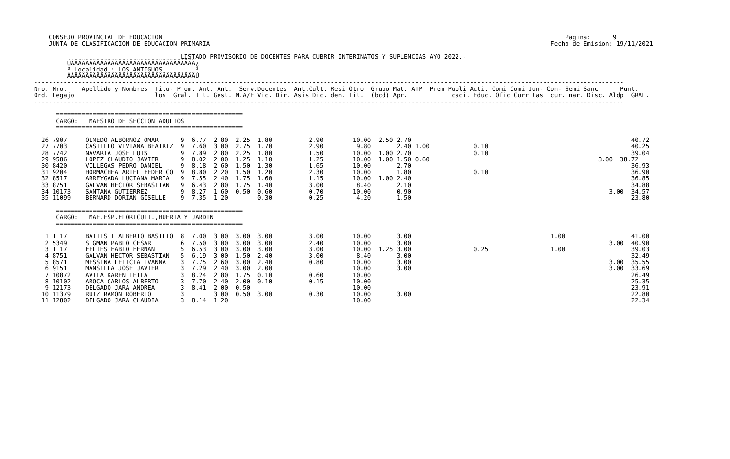CONSEJO PROVINCIAL DE EDUCACION                                                                                                              Pagina:      9
    JUNTA DE CLASIFICACION DE EDUCACION PRIMARIA                                                                                             Fecha de Emision: 19/11/2021

                                        LISTADO PROVISORIO DE DOCENTES PARA CUBRIR INTERINATOS Y SUPLENCIAS A¥O 2022.-
         ÚÄÄÄÄÄÄÄÄÄÄÄÄÄÄÄÄÄÄÄÄÄÄÄÄÄÄÄÄÄÄÄÄÄÄ¿
         ³ Localidad : LOS ANTIGUOS         ³
         ÀÄÄÄÄÄÄÄÄÄÄÄÄÄÄÄÄÄÄÄÄÄÄÄÄÄÄÄÄÄÄÄÄÄÄÙ
-----------------------------------------------------------------------------------------------------------------------------------------------------------------
Nro. Nro.    Apellido y Nombres  Titu- Prom. Ant. Ant.  Serv.Docentes  Ant.Cult. Resi Otro  Grupo Mat. ATP  Prem Publi Acti. Comi Comi Jun- Con- Semi Sanc      Punt.
Ord. Legajo                      los  Gral. Tit. Gest. M.A/E Vic. Dir. Asis Dic. den. Tit.  (bcd) Apr.            caci. Educ. Ofic Curr tas  cur. nar. Disc. Aldp  GRAL.
-----------------------------------------------------------------------------------------------------------------------------------------------------------------

      ===================================================
      CARGO:   MAESTRO DE SECCION ADULTOS
      ===================================================

  26 7907     OLMEDO ALBORNOZ OMAR      9  6.77  2.80  2.25  1.80          2.90        10.00  2.50 2.70                                                            40.72
  27 7703     CASTILLO VIVIANA BEATRIZ  9  7.60  3.00  2.75  1.70          2.90         9.80       2.40 1.00            0.10                                       40.25
  28 7742     NAVARTA JOSE LUIS         9  7.89  2.80  2.25  1.80          1.50        10.00  1.00 2.70                 0.10                                       39.04
  29 9586     LOPEZ CLAUDIO JAVIER      9  8.02  2.00  1.25  1.10          1.25        10.00  1.00 1.50 0.60                                              3.00  38.72
  30 8420     VILLEGAS PEDRO DANIEL     9  8.18  2.60  1.50  1.30          1.65        10.00       2.70                                                            36.93
  31 9204     HORMACHEA ARIEL FEDERICO  9  8.80  2.20  1.50  1.20          2.30        10.00       1.80                 0.10                                       36.90
  32 8517     ARREYGADA LUCIANA MARIA   9  7.55  2.40  1.75  1.60          1.15        10.00  1.00 2.40                                                            36.85
  33 8751     GALVAN HECTOR SEBASTIAN   9  6.43  2.80  1.75  1.40          3.00         8.40       2.10                                                            34.88
  34 10173    SANTANA GUTIERREZ         9  8.27  1.60  0.50  0.60          0.70        10.00       0.90                                                      3.00  34.57
  35 11099    BERNARD DORIAN GISELLE    9  7.35  1.20        0.30          0.25         4.20       1.50                                                            23.80

      ===================================================
      CARGO:   MAE.ESP.FLORICULT.,HUERTA Y JARDIN
      ===================================================

   1 T 17     BATTISTI ALBERTO BASILIO  8  7.00  3.00  3.00  3.00          3.00        10.00       3.00                                      1.00                  41.00
   2 5349     SIGMAN PABLO CESAR        6  7.50  3.00  3.00  3.00          2.40        10.00       3.00                                                      3.00  40.90
   3 T 17     FELTES FABIO FERNAN       5  6.53  3.00  3.00  3.00          3.00        10.00  1.25 3.00                 0.25                 1.00                  39.03
   4 8751     GALVAN HECTOR SEBASTIAN   5  6.19  3.00  1.50  2.40          3.00         8.40       3.00                                                            32.49
   5 8571     MESSINA LETICIA IVANNA    3  7.75  2.60  3.00  2.40          0.80        10.00       3.00                                                      3.00  35.55
   6 9151     MANSILLA JOSE JAVIER      3  7.29  2.40  3.00  2.00                      10.00       3.00                                                      3.00  33.69
   7 10872    AVILA KAREN LEILA         3  8.24  2.80  1.75  0.10          0.60        10.00                                                                       26.49
   8 10102    AROCA CARLOS ALBERTO      3  7.70  2.40  2.00  0.10          0.15        10.00                                                                       25.35
   9 12173    DELGADO JARA ANDREA       3  8.41  2.00  0.50                            10.00                                                                       23.91
  10 11379    RUIZ RAMON ROBERTO        3        3.00  0.50  3.00          0.30        10.00       3.00                                                            22.80
  11 12802    DELGADO JARA CLAUDIA      3  8.14  1.20                                  10.00                                                                       22.34